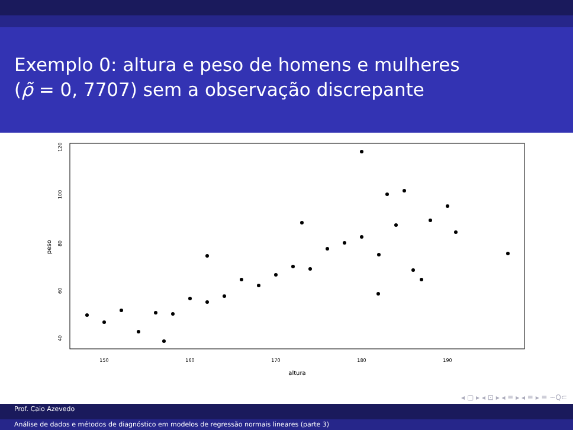Exemplo 0: altura e peso de homens e mulheres
(ρ̃ = 0, 7707) sem a observação discrepante
150
160
170
180
190
altura
40
60
80
100
120
peso
◂ ▢ ▸ ◂ ⊡ ▸ ◂ ≡ ▸ ◂ ≡ ▸ ≡ ∽Q⊂
Prof. Caio Azevedo
Análise de dados e métodos de diagnóstico em modelos de regressão normais lineares (parte 3)